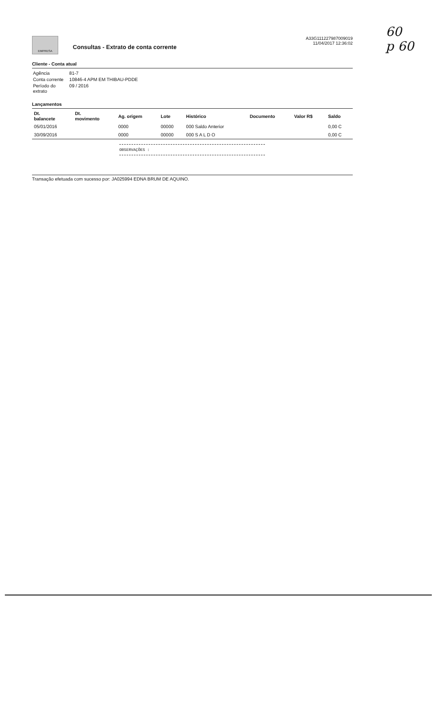60
p 60
EMPRESA
Consultas - Extrato de conta corrente
A33G111227987009019
11/04/2017 12:36:02
Cliente - Conta atual
| Agência | 81-7 |
| Conta corrente | 10846-4 APM EM THIBAU-PDDE |
| Período do extrato | 09 / 2016 |
Lançamentos
| Dt. balancete | Dt. movimento | Ag. origem | Lote | Histórico | Documento | Valor R$ | Saldo |
| --- | --- | --- | --- | --- | --- | --- | --- |
| 05/01/2016 | | 0000 | 00000 | 000 Saldo Anterior | | | 0,00 C |
| 30/09/2016 | | 0000 | 00000 | 000 S A L D O | | | 0,00 C |
OBSERVAÇÕES :
Transação efetuada com sucesso por: JA025994 EDNA BRUM DE AQUINO.